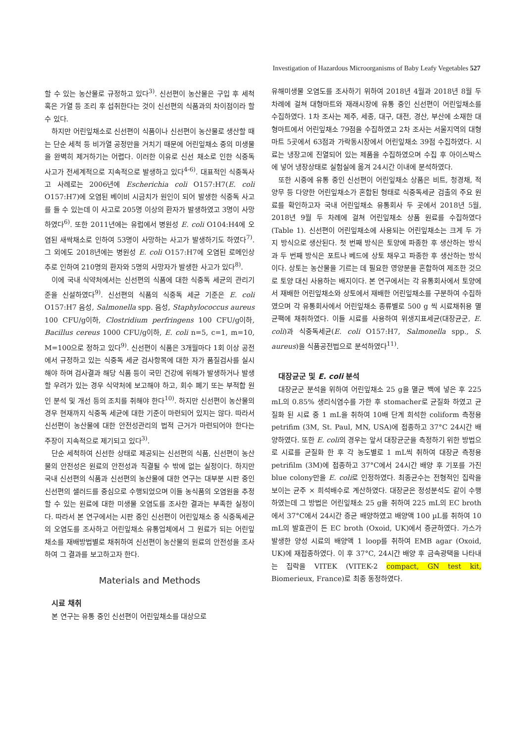Investigation of Hazardous Microorganisms of Baby Leafy Vegetables 527
할 수 있는 농산물로 규정하고 있다<sup>3)</sup>. 신선편이 농산물은 구입 후 세척 혹은 가열 등 조리 후 섭취한다는 것이 신선편의 식품과의 차이점이라 할 수 있다.
하지만 어린잎채소로 신선편이 식품이나 신선편이 농산물로 생산할 때는 단순 세척 등 비가열 공정만을 거치기 때문에 어린잎채소 중의 미생물을 완벽히 제거하기는 어렵다. 이러한 이유로 신선 채소로 인한 식중독 사고가 전세계적으로 지속적으로 발생하고 있다<sup>4-6)</sup>. 대표적인 식중독사고 사례로는 2006년에 Escherichia coli O157:H7(E. coli O157:H7)에 오염된 베이비 시금치가 원인이 되어 발생한 식중독 사고를 들 수 있는데 이 사고로 205명 이상의 환자가 발생하였고 3명이 사망하였다<sup>6)</sup>. 또한 2011년에는 유럽에서 병원성 E. coli O104:H4에 오염된 새싹채소로 인하여 53명이 사망하는 사고가 발생하기도 하였다<sup>7)</sup>. 그 외에도 2018년에는 병원성 E. coli O157:H7에 오염된 로메인상추로 인하여 210명의 환자와 5명의 사망자가 발생한 사고가 있다<sup>8)</sup>.
이에 국내 식약처에서는 신선편의 식품에 대한 식중독 세균의 관리기준을 신설하였다<sup>9)</sup>. 신선편의 식품의 식중독 세균 기준은 E. coli O157:H7 음성, Salmonella spp. 음성, Staphylococcus aureus 100 CFU/g이하, Clostridium perfringens 100 CFU/g이하, Bacillus cereus 1000 CFU/g이하, E. coli n=5, c=1, m=10, M=100으로 정하고 있다<sup>9)</sup>. 신선편이 식품은 3개월마다 1회 이상 공전에서 규정하고 있는 식중독 세균 검사항목에 대한 자가 품질검사를 실시해야 하며 검사결과 해당 식품 등이 국민 건강에 위해가 발생하거나 발생할 우려가 있는 경우 식약처에 보고해야 하고, 회수 폐기 또는 부적합 원인 분석 및 개선 등의 조치를 취해야 한다<sup>10)</sup>. 하지만 신선편이 농산물의 경우 현재까지 식중독 세균에 대한 기준이 마련되어 있지는 않다. 따라서 신선편이 농산물에 대한 안전성관리의 법적 근거가 마련되어야 한다는 주장이 지속적으로 제기되고 있다<sup>3)</sup>.
단순 세척하여 신선한 상태로 제공되는 신선편의 식품, 신선편이 농산물의 안전성은 원료의 안전성과 직결될 수 밖에 없는 실정이다. 하지만 국내 신선편의 식품과 신선편의 농산물에 대한 연구는 대부분 시판 중인 신선편의 샐러드를 중심으로 수행되었으며 이들 농식품의 오염원을 추정할 수 있는 원료에 대한 미생물 오염도를 조사한 결과는 부족한 실정이다. 따라서 본 연구에서는 시판 중인 신선편이 어린잎채소 중 식중독세균의 오염도를 조사하고 어린잎채소 유통업체에서 그 원료가 되는 어린잎채소를 재배방법별로 채취하여 신선편이 농산물의 원료의 안전성을 조사하여 그 결과를 보고하고자 한다.
Materials and Methods
시료 채취
본 연구는 유통 중인 신선편이 어린잎채소를 대상으로
유해미생물 오염도를 조사하기 위하여 2018년 4월과 2018년 8월 두 차례에 걸쳐 대형마트와 재래시장에 유통 중인 신선편이 어린잎채소를 수집하였다. 1차 조사는 제주, 세종, 대구, 대전, 경산, 부산에 소재한 대형마트에서 어린잎채소 79점을 수집하였고 2차 조사는 서울지역의 대형마트 5곳에서 63점과 가락동시장에서 어린잎채소 39점 수집하였다. 시료는 냉장고에 진열되어 있는 제품을 수집하였으며 수집 후 아이스박스에 넣어 냉장상태로 실험실에 옮겨 24시간 이내에 분석하였다.
또한 시중에 유통 중인 신선편이 어린잎채소 상품은 비트, 청경채, 적양무 등 다양한 어린잎채소가 혼합된 형태로 식중독세균 검출의 주요 원료를 확인하고자 국내 어린잎채소 유통회사 두 곳에서 2018년 5월, 2018년 9월 두 차례에 걸쳐 어린잎채소 상품 원료를 수집하였다(Table 1). 신선편이 어린잎채소에 사용되는 어린잎채소는 크게 두 가지 방식으로 생산된다. 첫 번째 방식은 토양에 파종한 후 생산하는 방식과 두 번째 방식은 포트나 베드에 상토 채우고 파종한 후 생산하는 방식이다. 상토는 농산물을 기르는 데 필요한 영양분을 혼합하여 제조한 것으로 토양 대신 사용하는 배지이다. 본 연구에서는 각 유통회사에서 토양에서 재배한 어린잎채소와 상토에서 재배한 어린잎채소를 구분하여 수집하였으며 각 유통회사에서 어린잎채소 종류별로 500 g 씩 시료채취용 멸균팩에 채취하였다. 이들 시료를 사용하여 위생지표세균(대장균군, E. coli)과 식중독세균(E. coli O157:H7, Salmonella spp., S. aureus)을 식품공전법으로 분석하였다<sup>11)</sup>.
대장균군 및 E. coli 분석
대장균군 분석을 위하여 어린잎채소 25 g을 멸균 백에 넣은 후 225 mL의 0.85% 생리식염수를 가한 후 stomacher로 균질화 하였고 균질화 된 시료 중 1 mL을 취하여 10배 단계 희석한 coliform 측정용 petrifim (3M, St. Paul, MN, USA)에 접종하고 37°C 24시간 배양하였다. 또한 E. coli의 경우는 앞서 대장균군을 측정하기 위한 방법으로 시료를 균질화 한 후 각 농도별로 1 mL씩 취하여 대장균 측정용 petrifilm (3M)에 접종하고 37°C에서 24시간 배양 후 기포를 가진 blue colony만을 E. coli로 인정하였다. 최종균수는 전형적인 집락을 보이는 균주 × 희석배수로 계산하였다. 대장균은 정성분석도 같이 수행하였는데 그 방법은 어린잎채소 25 g을 취하여 225 mL의 EC broth에서 37°C에서 24시간 증균 배양하였고 배양액 100 µL를 취하여 10 mL의 발효관이 든 EC broth (Oxoid, UK)에서 증균하였다. 가스가 발생한 양성 시료의 배양액 1 loop를 취하여 EMB agar (Oxoid, UK)에 재접종하였다. 이 후 37°C, 24시간 배양 후 금속광택을 나타내는 집락을 VITEK (VITEK-2 compact, GN test kit, Biomerieux, France)로 최종 동정하였다.